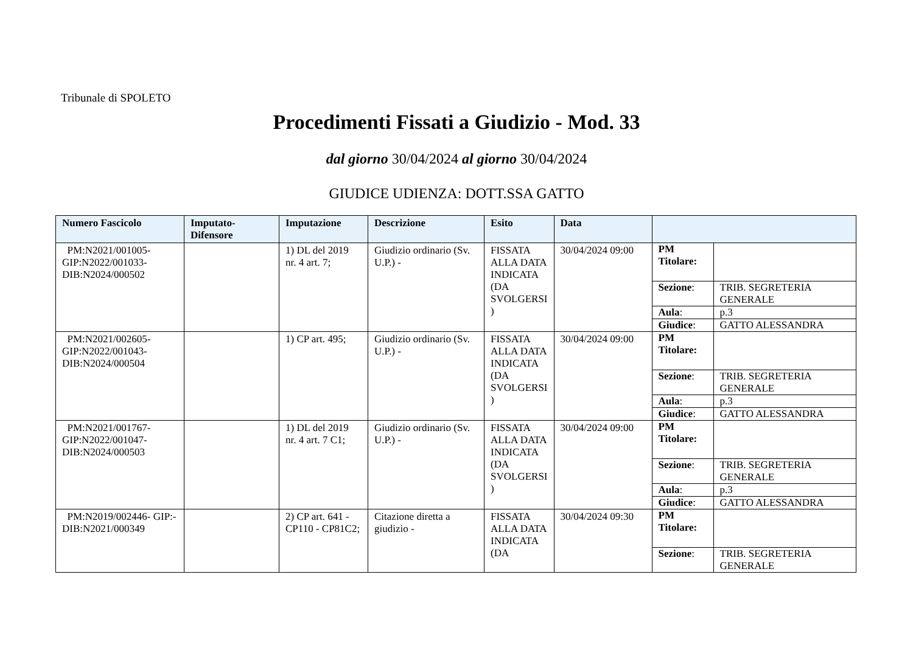Tribunale di SPOLETO
Procedimenti Fissati a Giudizio - Mod. 33
dal giorno 30/04/2024 al giorno 30/04/2024
GIUDICE UDIENZA: DOTT.SSA GATTO
| Numero Fascicolo | Imputato-Difensore | Imputazione | Descrizione | Esito | Data | |
| --- | --- | --- | --- | --- | --- | --- |
| PM:N2021/001005-GIP:N2022/001033-DIB:N2024/000502 | | 1) DL del 2019 nr. 4 art. 7; | Giudizio ordinario (Sv. U.P.) - | FISSATA ALLA DATA INDICATA (DA SVOLGERSI ) | 30/04/2024 09:00 | / PM Titolare: / / / Sezione : / TRIB. SEGRETERIA GENERALE / / Aula : / p.3 / / Giudice : / GATTO ALESSANDRA / |
| PM:N2021/002605-GIP:N2022/001043-DIB:N2024/000504 | | 1) CP art. 495; | Giudizio ordinario (Sv. U.P.) - | FISSATA ALLA DATA INDICATA (DA SVOLGERSI ) | 30/04/2024 09:00 | / PM Titolare: / / / Sezione : / TRIB. SEGRETERIA GENERALE / / Aula : / p.3 / / Giudice : / GATTO ALESSANDRA / |
| PM:N2021/001767-GIP:N2022/001047-DIB:N2024/000503 | | 1) DL del 2019 nr. 4 art. 7 C1; | Giudizio ordinario (Sv. U.P.) - | FISSATA ALLA DATA INDICATA (DA SVOLGERSI ) | 30/04/2024 09:00 | / PM Titolare: / / / Sezione : / TRIB. SEGRETERIA GENERALE / / Aula : / p.3 / / Giudice : / GATTO ALESSANDRA / |
| PM:N2019/002446- GIP:-DIB:N2021/000349 | | 2) CP art. 641 - CP110 - CP81C2; | Citazione diretta a giudizio - | FISSATA ALLA DATA INDICATA (DA | 30/04/2024 09:30 | / PM Titolare: / / / Sezione : / TRIB. SEGRETERIA GENERALE / |